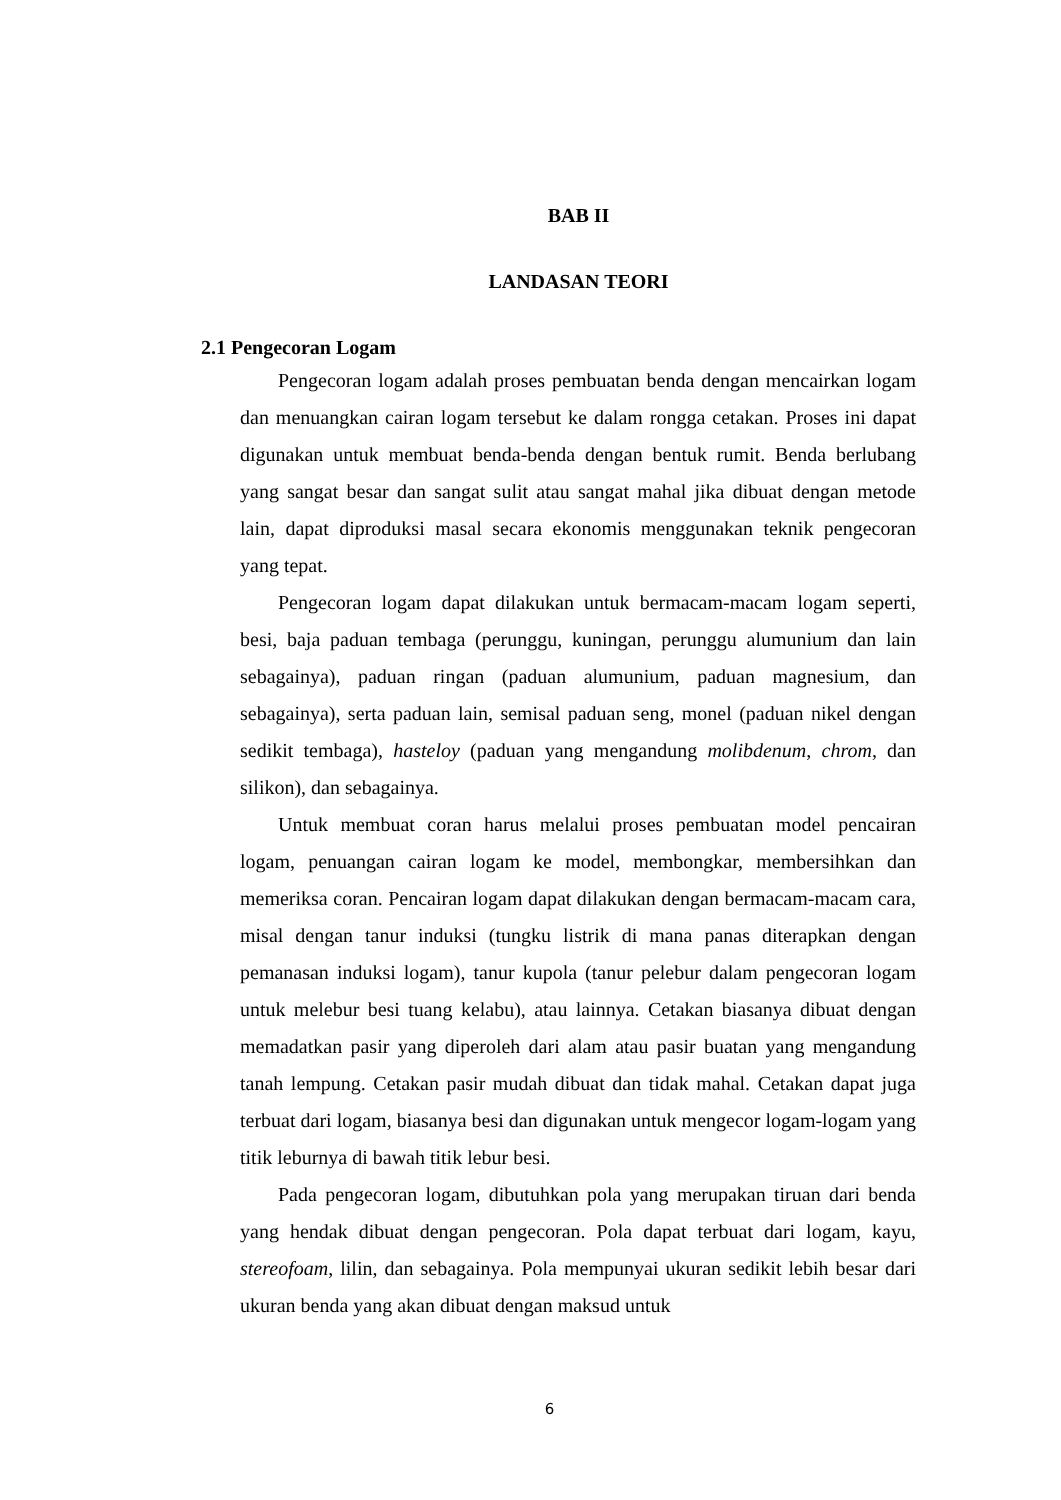BAB II
LANDASAN TEORI
2.1 Pengecoran Logam
Pengecoran logam adalah proses pembuatan benda dengan mencairkan logam dan menuangkan cairan logam tersebut ke dalam rongga cetakan. Proses ini dapat digunakan untuk membuat benda-benda dengan bentuk rumit. Benda berlubang yang sangat besar dan sangat sulit atau sangat mahal jika dibuat dengan metode lain, dapat diproduksi masal secara ekonomis menggunakan teknik pengecoran yang tepat.
Pengecoran logam dapat dilakukan untuk bermacam-macam logam seperti, besi, baja paduan tembaga (perunggu, kuningan, perunggu alumunium dan lain sebagainya), paduan ringan (paduan alumunium, paduan magnesium, dan sebagainya), serta paduan lain, semisal paduan seng, monel (paduan nikel dengan sedikit tembaga), hasteloy (paduan yang mengandung molibdenum, chrom, dan silikon), dan sebagainya.
Untuk membuat coran harus melalui proses pembuatan model pencairan logam, penuangan cairan logam ke model, membongkar, membersihkan dan memeriksa coran. Pencairan logam dapat dilakukan dengan bermacam-macam cara, misal dengan tanur induksi (tungku listrik di mana panas diterapkan dengan pemanasan induksi logam), tanur kupola (tanur pelebur dalam pengecoran logam untuk melebur besi tuang kelabu), atau lainnya. Cetakan biasanya dibuat dengan memadatkan pasir yang diperoleh dari alam atau pasir buatan yang mengandung tanah lempung. Cetakan pasir mudah dibuat dan tidak mahal. Cetakan dapat juga terbuat dari logam, biasanya besi dan digunakan untuk mengecor logam-logam yang titik leburnya di bawah titik lebur besi.
Pada pengecoran logam, dibutuhkan pola yang merupakan tiruan dari benda yang hendak dibuat dengan pengecoran. Pola dapat terbuat dari logam, kayu, stereofoam, lilin, dan sebagainya. Pola mempunyai ukuran sedikit lebih besar dari ukuran benda yang akan dibuat dengan maksud untuk
6